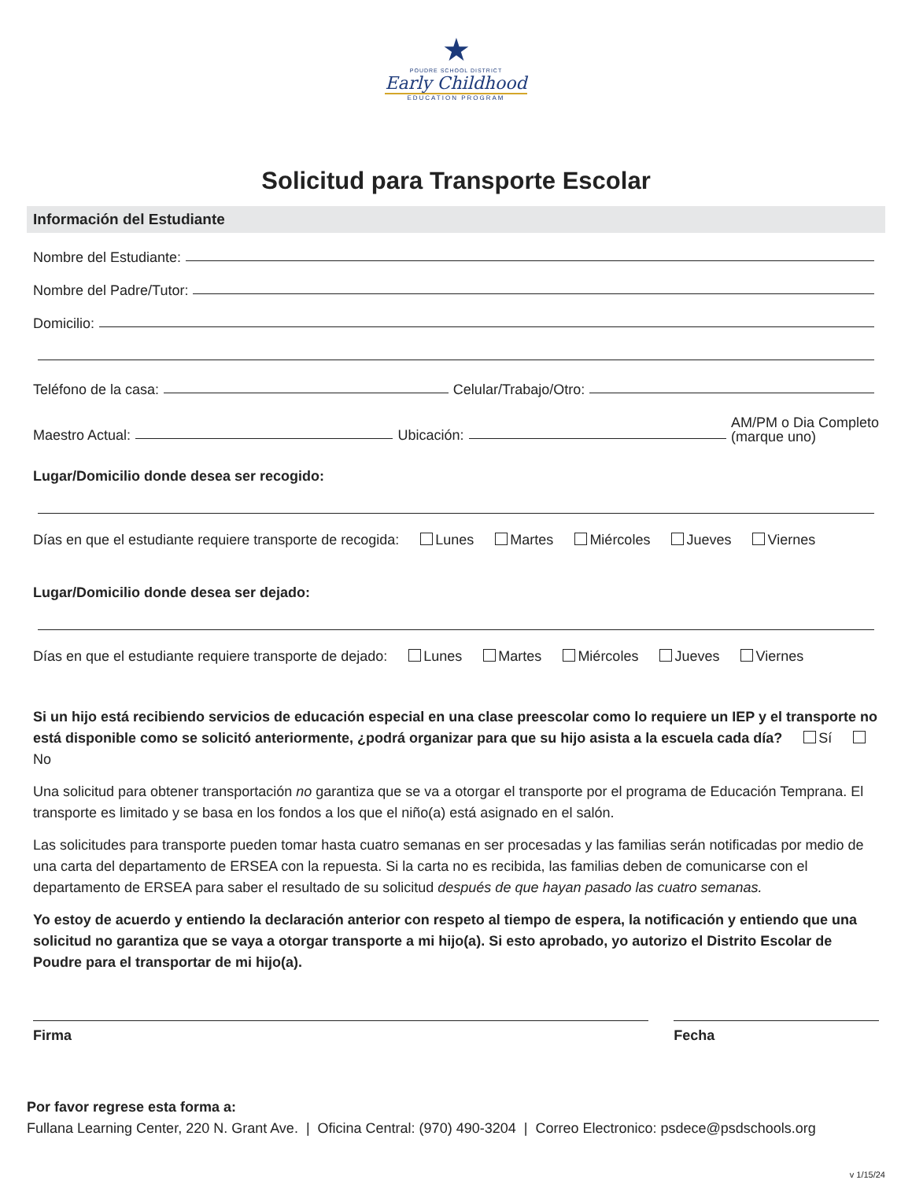★
POUDRE SCHOOL DISTRICT
Early Childhood
EDUCATION PROGRAM
Solicitud para Transporte Escolar
Información del Estudiante
Nombre del Estudiante:
Nombre del Padre/Tutor:
Domicilio:
Teléfono de la casa: Celular/Trabajo/Otro:
Maestro Actual: Ubicación: AM/PM o Dia Completo
(marque uno)
Lugar/Domicilio donde desea ser recogido:
Días en que el estudiante requiere transporte de recogida: Lunes Martes Miércoles Jueves Viernes
Lugar/Domicilio donde desea ser dejado:
Días en que el estudiante requiere transporte de dejado: Lunes Martes Miércoles Jueves Viernes
Si un hijo está recibiendo servicios de educación especial en una clase preescolar como lo requiere un IEP y el transporte no está disponible como se solicitó anteriormente, ¿podrá organizar para que su hijo asista a la escuela cada día? Sí No
Una solicitud para obtener transportación no garantiza que se va a otorgar el transporte por el programa de Educación Temprana. El transporte es limitado y se basa en los fondos a los que el niño(a) está asignado en el salón.
Las solicitudes para transporte pueden tomar hasta cuatro semanas en ser procesadas y las familias serán notificadas por medio de una carta del departamento de ERSEA con la repuesta. Si la carta no es recibida, las familias deben de comunicarse con el departamento de ERSEA para saber el resultado de su solicitud después de que hayan pasado las cuatro semanas.
Yo estoy de acuerdo y entiendo la declaración anterior con respeto al tiempo de espera, la notificación y entiendo que una solicitud no garantiza que se vaya a otorgar transporte a mi hijo(a). Si esto aprobado, yo autorizo el Distrito Escolar de Poudre para el transportar de mi hijo(a).
Firma Fecha
Por favor regrese esta forma a:
Fullana Learning Center, 220 N. Grant Ave. | Oficina Central: (970) 490-3204 | Correo Electronico: psdece@psdschools.org
v 1/15/24